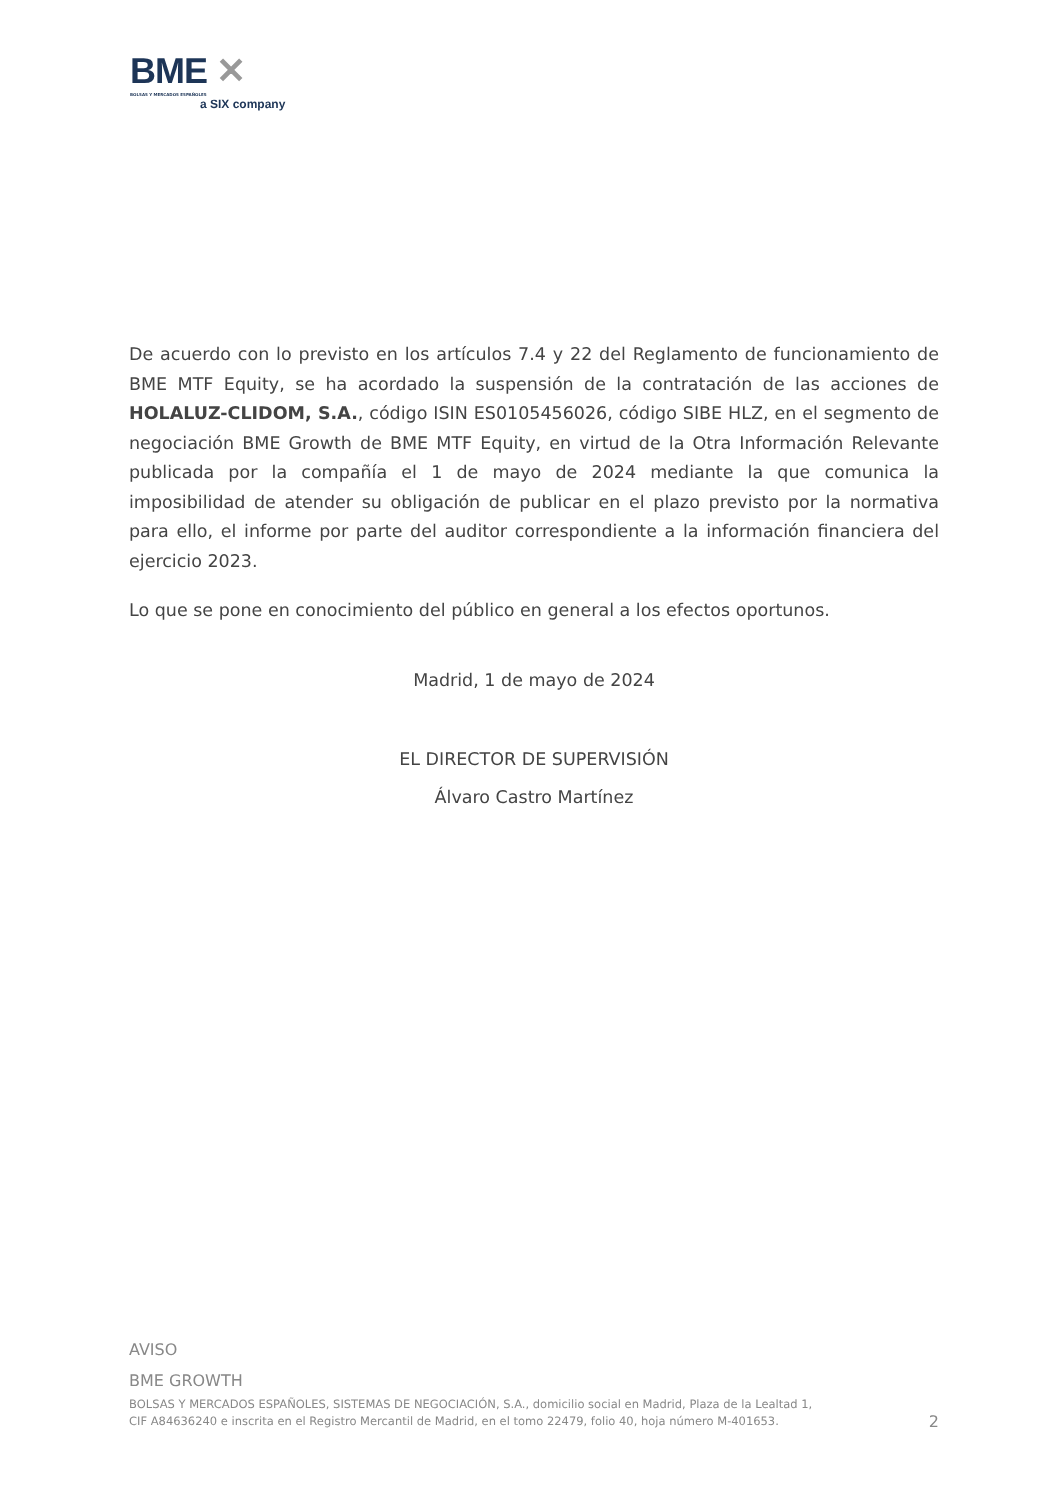BME ✕
BOLSAS Y MERCADOS ESPAÑOLES
a SIX company
De acuerdo con lo previsto en los artículos 7.4 y 22 del Reglamento de funcionamiento de BME MTF Equity, se ha acordado la suspensión de la contratación de las acciones de HOLALUZ-CLIDOM, S.A., código ISIN ES0105456026, código SIBE HLZ, en el segmento de negociación BME Growth de BME MTF Equity, en virtud de la Otra Información Relevante publicada por la compañía el 1 de mayo de 2024 mediante la que comunica la imposibilidad de atender su obligación de publicar en el plazo previsto por la normativa para ello, el informe por parte del auditor correspondiente a la información financiera del ejercicio 2023.
Lo que se pone en conocimiento del público en general a los efectos oportunos.
Madrid, 1 de mayo de 2024
EL DIRECTOR DE SUPERVISIÓN
Álvaro Castro Martínez
AVISO
BME GROWTH
BOLSAS Y MERCADOS ESPAÑOLES, SISTEMAS DE NEGOCIACIÓN, S.A., domicilio social en Madrid, Plaza de la Lealtad 1,
CIF A84636240 e inscrita en el Registro Mercantil de Madrid, en el tomo 22479, folio 40, hoja número M-401653.
2